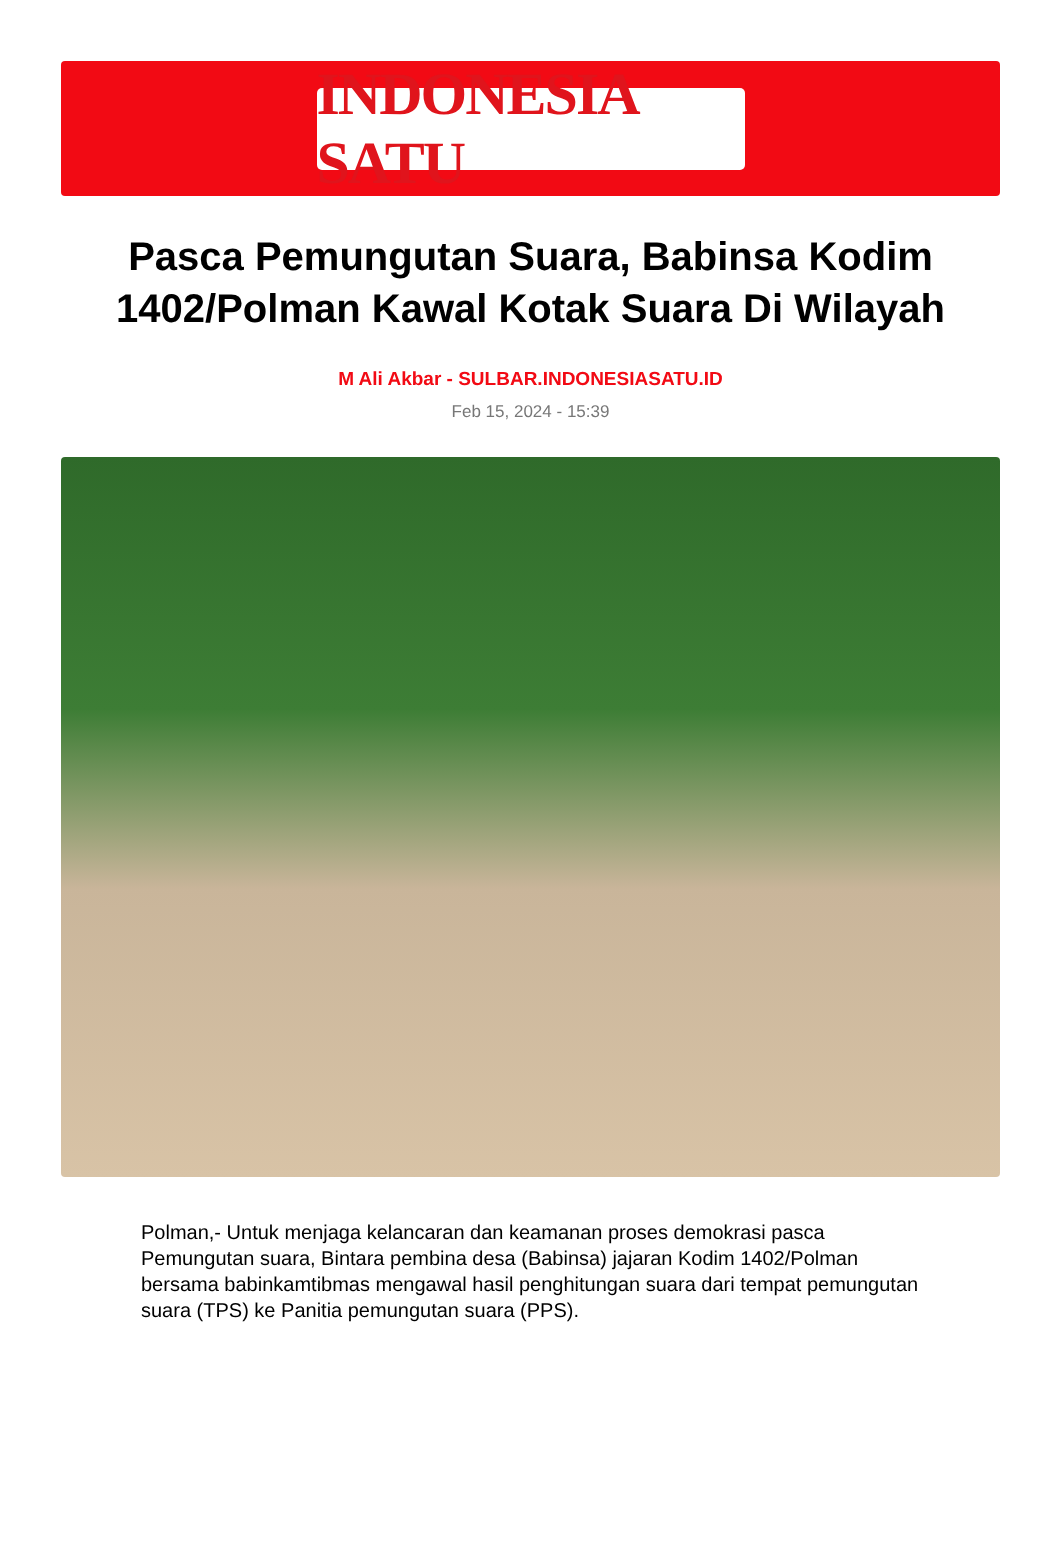INDONESIA SATU
Pasca Pemungutan Suara, Babinsa Kodim 1402/Polman Kawal Kotak Suara Di Wilayah
M Ali Akbar - SULBAR.INDONESIASATU.ID
Feb 15, 2024 - 15:39
Polman,- Untuk menjaga kelancaran dan keamanan proses demokrasi pasca Pemungutan suara, Bintara pembina desa (Babinsa) jajaran Kodim 1402/Polman bersama babinkamtibmas mengawal hasil penghitungan suara dari tempat pemungutan suara (TPS) ke Panitia pemungutan suara (PPS).